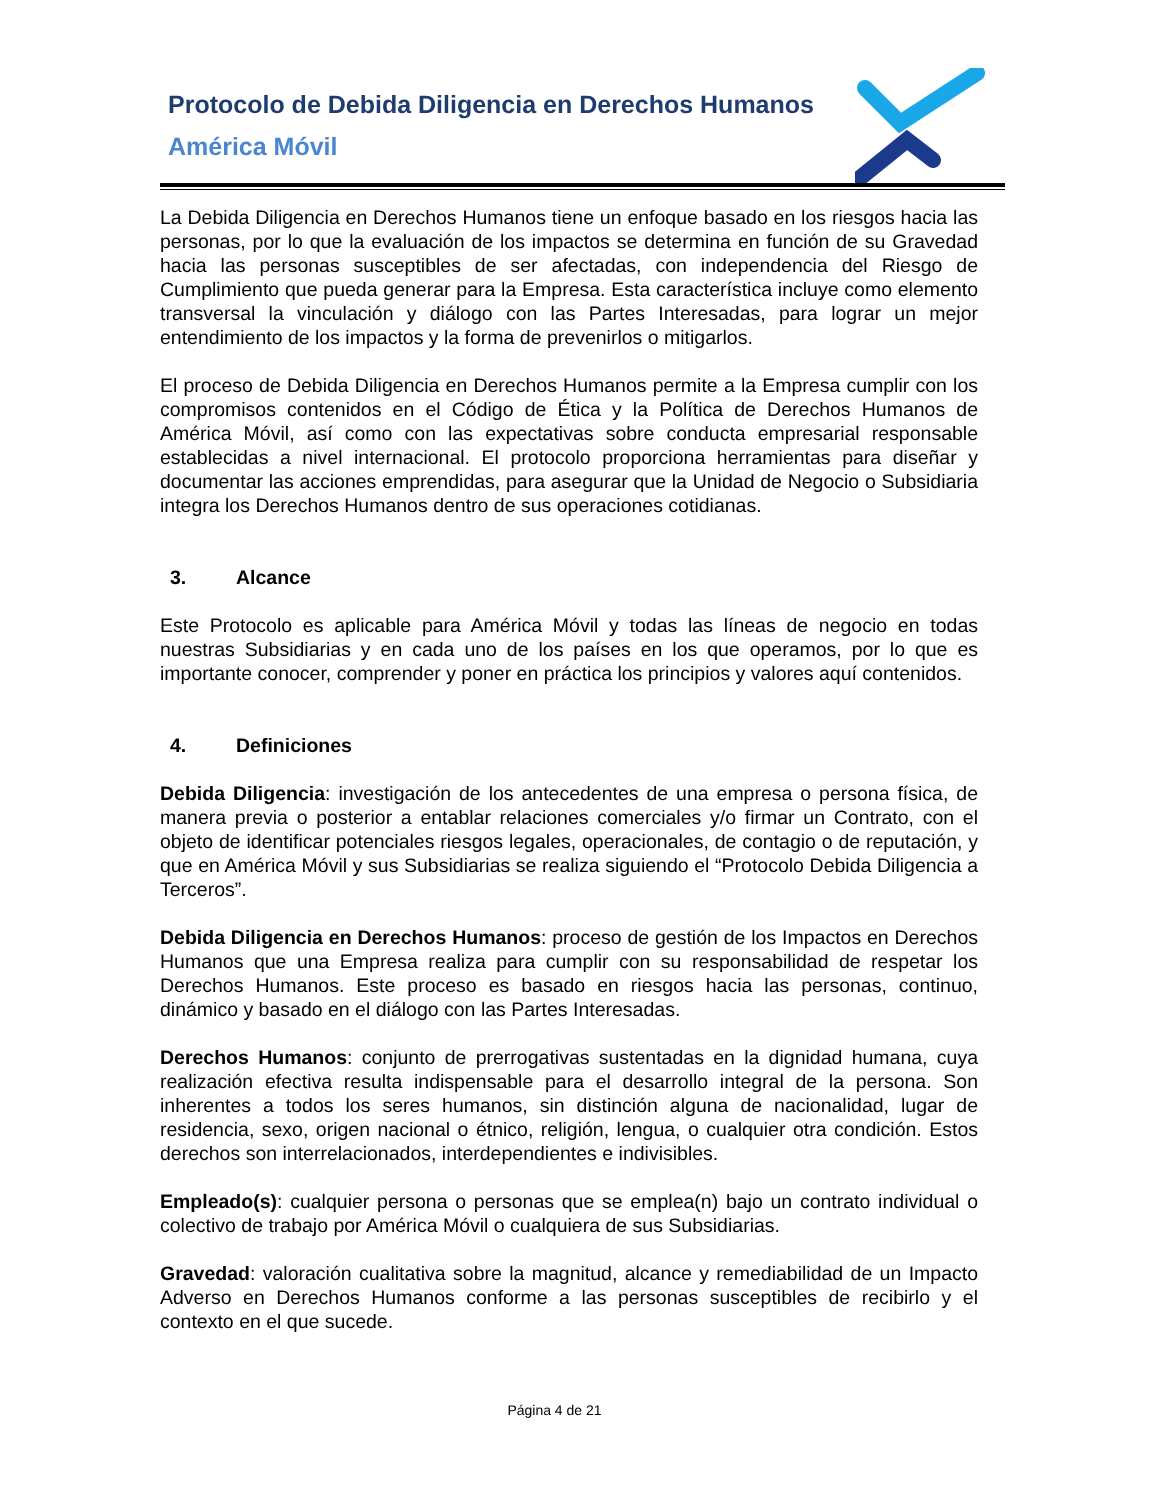Protocolo de Debida Diligencia en Derechos Humanos
América Móvil
La Debida Diligencia en Derechos Humanos tiene un enfoque basado en los riesgos hacia las personas, por lo que la evaluación de los impactos se determina en función de su Gravedad hacia las personas susceptibles de ser afectadas, con independencia del Riesgo de Cumplimiento que pueda generar para la Empresa. Esta característica incluye como elemento transversal la vinculación y diálogo con las Partes Interesadas, para lograr un mejor entendimiento de los impactos y la forma de prevenirlos o mitigarlos.
El proceso de Debida Diligencia en Derechos Humanos permite a la Empresa cumplir con los compromisos contenidos en el Código de Ética y la Política de Derechos Humanos de América Móvil, así como con las expectativas sobre conducta empresarial responsable establecidas a nivel internacional. El protocolo proporciona herramientas para diseñar y documentar las acciones emprendidas, para asegurar que la Unidad de Negocio o Subsidiaria integra los Derechos Humanos dentro de sus operaciones cotidianas.
3. Alcance
Este Protocolo es aplicable para América Móvil y todas las líneas de negocio en todas nuestras Subsidiarias y en cada uno de los países en los que operamos, por lo que es importante conocer, comprender y poner en práctica los principios y valores aquí contenidos.
4. Definiciones
Debida Diligencia: investigación de los antecedentes de una empresa o persona física, de manera previa o posterior a entablar relaciones comerciales y/o firmar un Contrato, con el objeto de identificar potenciales riesgos legales, operacionales, de contagio o de reputación, y que en América Móvil y sus Subsidiarias se realiza siguiendo el “Protocolo Debida Diligencia a Terceros”.
Debida Diligencia en Derechos Humanos: proceso de gestión de los Impactos en Derechos Humanos que una Empresa realiza para cumplir con su responsabilidad de respetar los Derechos Humanos. Este proceso es basado en riesgos hacia las personas, continuo, dinámico y basado en el diálogo con las Partes Interesadas.
Derechos Humanos: conjunto de prerrogativas sustentadas en la dignidad humana, cuya realización efectiva resulta indispensable para el desarrollo integral de la persona. Son inherentes a todos los seres humanos, sin distinción alguna de nacionalidad, lugar de residencia, sexo, origen nacional o étnico, religión, lengua, o cualquier otra condición. Estos derechos son interrelacionados, interdependientes e indivisibles.
Empleado(s): cualquier persona o personas que se emplea(n) bajo un contrato individual o colectivo de trabajo por América Móvil o cualquiera de sus Subsidiarias.
Gravedad: valoración cualitativa sobre la magnitud, alcance y remediabilidad de un Impacto Adverso en Derechos Humanos conforme a las personas susceptibles de recibirlo y el contexto en el que sucede.
Página 4 de 21